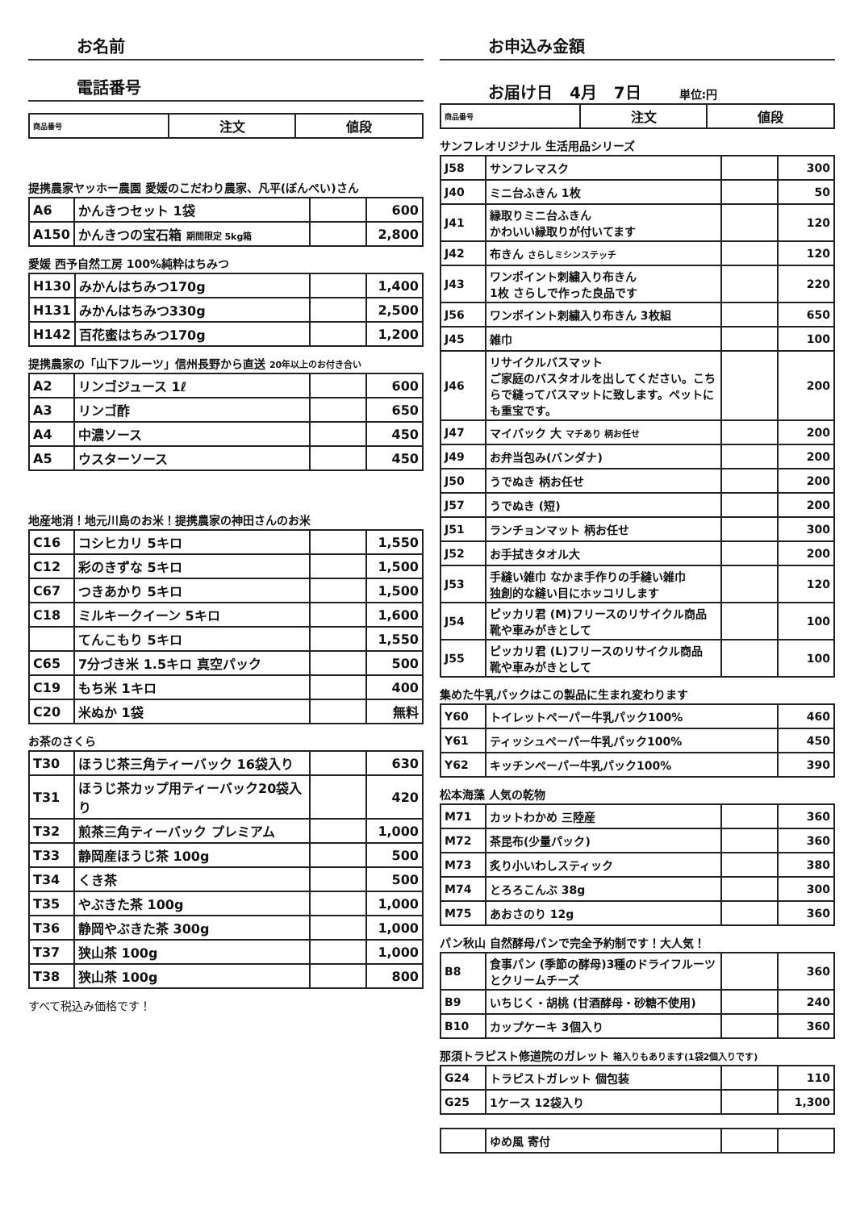お名前
電話番号
| 商品番号 | 注文 | 値段 |
| --- | --- | --- |
提携農家ヤッホー農園 愛媛のこだわり農家、凡平(ぼんぺい)さん
| A6 | かんきつセット 1袋 | | 600 |
| A150 | かんきつの宝石箱 期間限定 5kg箱 | | 2,800 |
愛媛 西予自然工房 100%純粋はちみつ
| H130 | みかんはちみつ170g | | 1,400 |
| H131 | みかんはちみつ330g | | 2,500 |
| H142 | 百花蜜はちみつ170g | | 1,200 |
提携農家の「山下フルーツ」信州長野から直送 20年以上のお付き合い
| A2 | リンゴジュース 1ℓ | | 600 |
| A3 | リンゴ酢 | | 650 |
| A4 | 中濃ソース | | 450 |
| A5 | ウスターソース | | 450 |
地産地消！地元川島のお米！提携農家の神田さんのお米
| C16 | コシヒカリ 5キロ | | 1,550 |
| C12 | 彩のきずな 5キロ | | 1,500 |
| C67 | つきあかり 5キロ | | 1,500 |
| C18 | ミルキークイーン 5キロ | | 1,600 |
| | てんこもり 5キロ | | 1,550 |
| C65 | 7分づき米 1.5キロ 真空パック | | 500 |
| C19 | もち米 1キロ | | 400 |
| C20 | 米ぬか 1袋 | | 無料 |
お茶のさくら
| T30 | ほうじ茶三角ティーバック 16袋入り | | 630 |
| T31 | ほうじ茶カップ用ティーバック20袋入り | | 420 |
| T32 | 煎茶三角ティーバック プレミアム | | 1,000 |
| T33 | 静岡産ほうじ茶 100g | | 500 |
| T34 | くき茶 | | 500 |
| T35 | やぶきた茶 100g | | 1,000 |
| T36 | 静岡やぶきた茶 300g | | 1,000 |
| T37 | 狭山茶 100g | | 1,000 |
| T38 | 狭山茶 100g | | 800 |
すべて税込み価格です！
お申込み金額
お届け日 4月 7日 単位:円
| 商品番号 | 注文 | 値段 |
| --- | --- | --- |
サンフレオリジナル 生活用品シリーズ
| J58 | サンフレマスク | | 300 |
| J40 | ミニ台ふきん 1枚 | | 50 |
| J41 | 縁取りミニ台ふきん かわいい縁取りが付いてます | | 120 |
| J42 | 布きん さらしミシンステッチ | | 120 |
| J43 | ワンポイント刺繍入り布きん 1枚 さらしで作った良品です | | 220 |
| J56 | ワンポイント刺繍入り布きん 3枚組 | | 650 |
| J45 | 雑巾 | | 100 |
| J46 | リサイクルバスマット ご家庭のバスタオルを出してください。こちらで縫ってバスマットに致します。ペットにも重宝です。 | | 200 |
| J47 | マイバック 大 マチあり 柄お任せ | | 200 |
| J49 | お弁当包み(バンダナ) | | 200 |
| J50 | うでぬき 柄お任せ | | 200 |
| J57 | うでぬき (短) | | 200 |
| J51 | ランチョンマット 柄お任せ | | 300 |
| J52 | お手拭きタオル大 | | 200 |
| J53 | 手縫い雑巾 なかま手作りの手縫い雑巾 独創的な縫い目にホッコリします | | 120 |
| J54 | ピッカリ君 (M)フリースのリサイクル商品 靴や車みがきとして | | 100 |
| J55 | ピッカリ君 (L)フリースのリサイクル商品 靴や車みがきとして | | 100 |
集めた牛乳パックはこの製品に生まれ変わります
| Y60 | トイレットペーパー牛乳パック100% | 460 |
| Y61 | ティッシュペーパー牛乳パック100% | 450 |
| Y62 | キッチンペーパー牛乳パック100% | 390 |
松本海藻 人気の乾物
| M71 | カットわかめ 三陸産 | | 360 |
| M72 | 茶昆布(少量パック) | | 360 |
| M73 | 炙り小いわしスティック | | 380 |
| M74 | とろろこんぶ 38g | | 300 |
| M75 | あおさのり 12g | | 360 |
パン秋山 自然酵母パンで完全予約制です！大人気！
| B8 | 食事パン (季節の酵母)3種のドライフルーツとクリームチーズ | | 360 |
| B9 | いちじく・胡桃 (甘酒酵母・砂糖不使用) | | 240 |
| B10 | カップケーキ 3個入り | | 360 |
那須トラピスト修道院のガレット 箱入りもあります(1袋2個入りです)
| G24 | トラピストガレット 個包装 | | 110 |
| G25 | 1ケース 12袋入り | | 1,300 |
| | ゆめ風 寄付 | | |